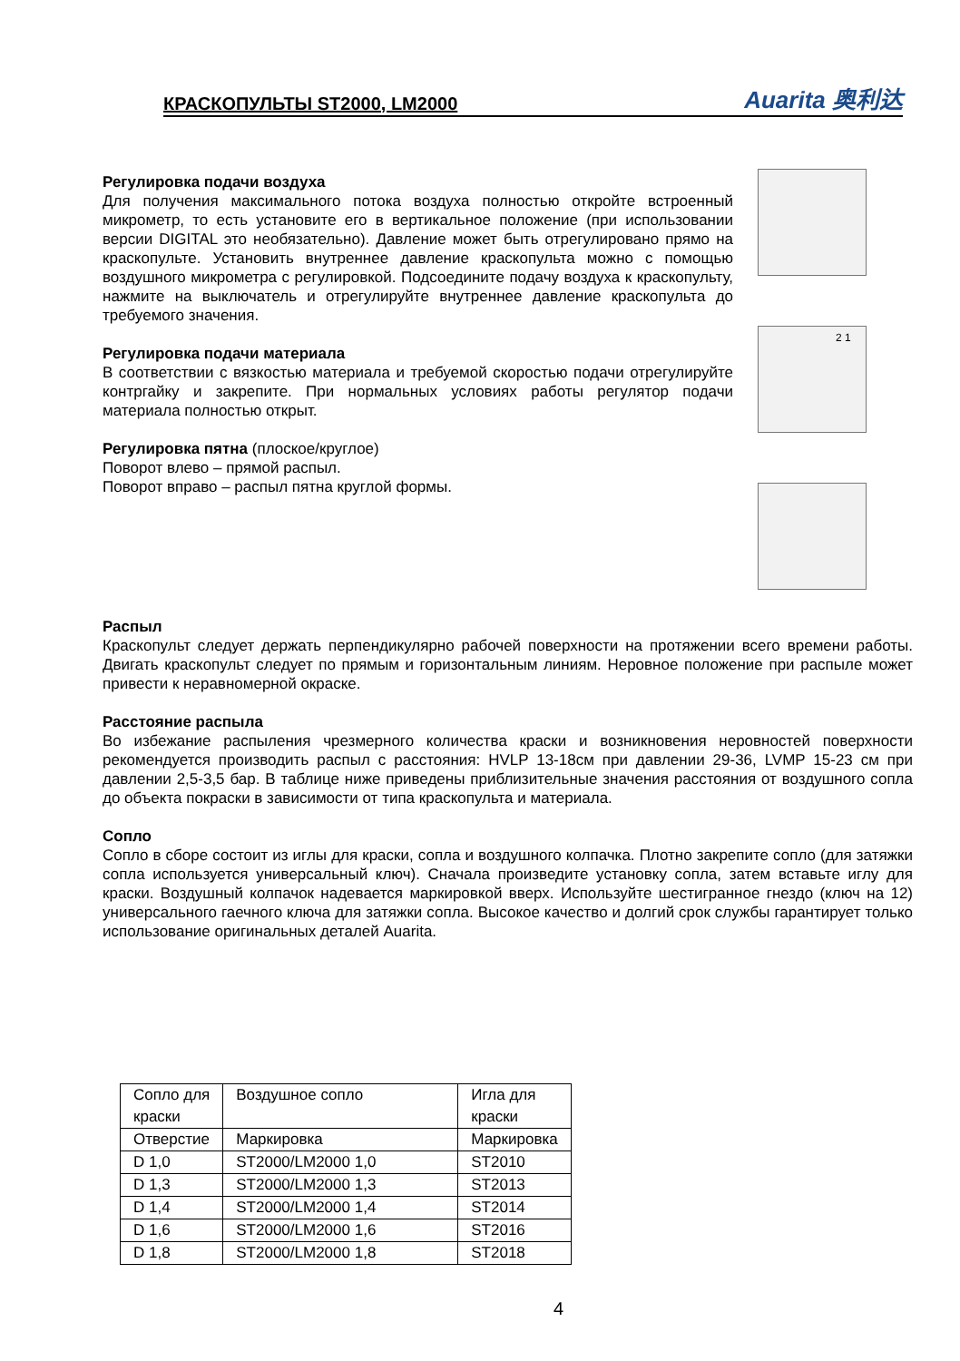КРАСКОПУЛЬТЫ ST2000, LM2000
Auarita 奥利达
Регулировка подачи воздуха
Для получения максимального потока воздуха полностью откройте встроенный микрометр, то есть установите его в вертикальное положение (при использовании версии DIGITAL это необязательно). Давление может быть отрегулировано прямо на краскопульте. Установить внутреннее давление краскопульта можно с помощью воздушного микрометра с регулировкой. Подсоедините подачу воздуха к краскопульту, нажмите на выключатель и отрегулируйте внутреннее давление краскопульта до требуемого значения.
Регулировка подачи материала
В соответствии с вязкостью материала и требуемой скоростью подачи отрегулируйте контргайку и закрепите. При нормальных условиях работы регулятор подачи материала полностью открыт.
Регулировка пятна (плоское/круглое)
Поворот влево – прямой распыл.
Поворот вправо – распыл пятна круглой формы.
2 1
Распыл
Краскопульт следует держать перпендикулярно рабочей поверхности на протяжении всего времени работы. Двигать краскопульт следует по прямым и горизонтальным линиям. Неровное положение при распыле может привести к неравномерной окраске.
Расстояние распыла
Во избежание распыления чрезмерного количества краски и возникновения неровностей поверхности рекомендуется производить распыл с расстояния: HVLP 13-18см при давлении 29-36, LVMP 15-23 см при давлении 2,5-3,5 бар. В таблице ниже приведены приблизительные значения расстояния от воздушного сопла до объекта покраски в зависимости от типа краскопульта и материала.
Сопло
Сопло в сборе состоит из иглы для краски, сопла и воздушного колпачка. Плотно закрепите сопло (для затяжки сопла используется универсальный ключ). Сначала произведите установку сопла, затем вставьте иглу для краски. Воздушный колпачок надевается маркировкой вверх. Используйте шестигранное гнездо (ключ на 12) универсального гаечного ключа для затяжки сопла. Высокое качество и долгий срок службы гарантирует только использование оригинальных деталей Auarita.
| Сопло для краски | Воздушное сопло | Игла для краски |
| Отверстие | Маркировка | Маркировка |
| D 1,0 | ST2000/LM2000 1,0 | ST2010 |
| D 1,3 | ST2000/LM2000 1,3 | ST2013 |
| D 1,4 | ST2000/LM2000 1,4 | ST2014 |
| D 1,6 | ST2000/LM2000 1,6 | ST2016 |
| D 1,8 | ST2000/LM2000 1,8 | ST2018 |
4